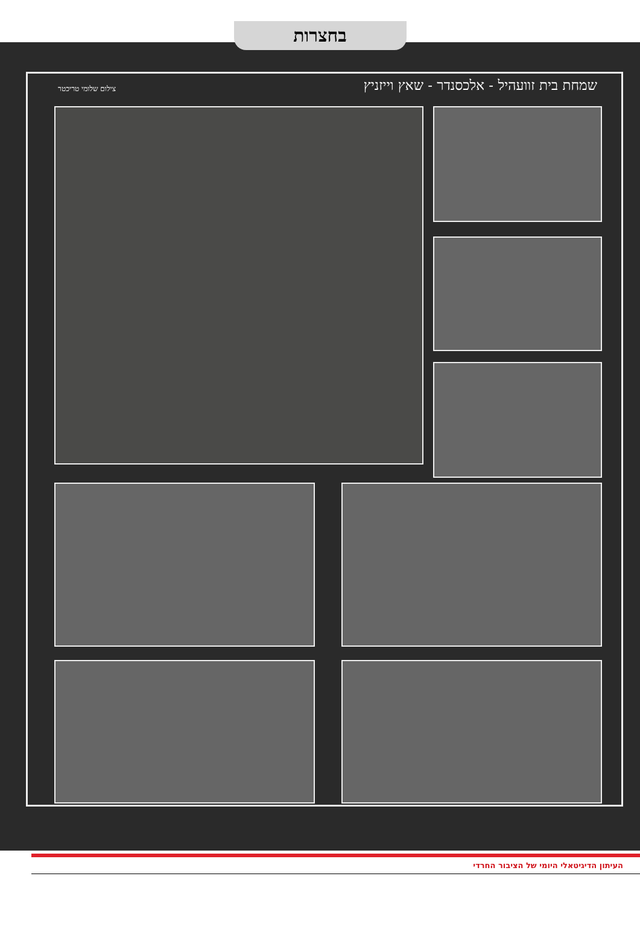בחצרות
שמחת בית זוועהיל - אלכסנדר - שאץ וייזניץ
צילום שלומי טריכטר
העיתון הדיגיטאלי היומי של הציבור החרדי